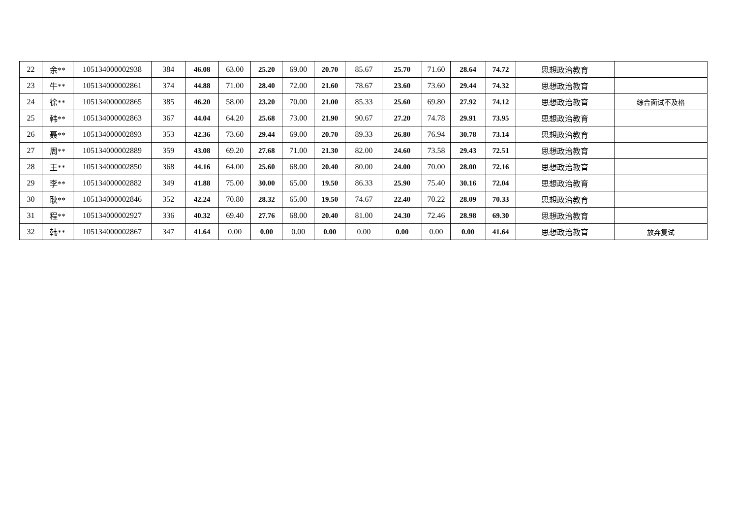| 22 | 余** | 105134000002938 | 384 | 46.08 | 63.00 | 25.20 | 69.00 | 20.70 | 85.67 | 25.70 | 71.60 | 28.64 | 74.72 | 思想政治教育 | |
| 23 | 牛** | 105134000002861 | 374 | 44.88 | 71.00 | 28.40 | 72.00 | 21.60 | 78.67 | 23.60 | 73.60 | 29.44 | 74.32 | 思想政治教育 | |
| 24 | 徐** | 105134000002865 | 385 | 46.20 | 58.00 | 23.20 | 70.00 | 21.00 | 85.33 | 25.60 | 69.80 | 27.92 | 74.12 | 思想政治教育 | 综合面试不及格 |
| 25 | 韩** | 105134000002863 | 367 | 44.04 | 64.20 | 25.68 | 73.00 | 21.90 | 90.67 | 27.20 | 74.78 | 29.91 | 73.95 | 思想政治教育 | |
| 26 | 聂** | 105134000002893 | 353 | 42.36 | 73.60 | 29.44 | 69.00 | 20.70 | 89.33 | 26.80 | 76.94 | 30.78 | 73.14 | 思想政治教育 | |
| 27 | 周** | 105134000002889 | 359 | 43.08 | 69.20 | 27.68 | 71.00 | 21.30 | 82.00 | 24.60 | 73.58 | 29.43 | 72.51 | 思想政治教育 | |
| 28 | 王** | 105134000002850 | 368 | 44.16 | 64.00 | 25.60 | 68.00 | 20.40 | 80.00 | 24.00 | 70.00 | 28.00 | 72.16 | 思想政治教育 | |
| 29 | 李** | 105134000002882 | 349 | 41.88 | 75.00 | 30.00 | 65.00 | 19.50 | 86.33 | 25.90 | 75.40 | 30.16 | 72.04 | 思想政治教育 | |
| 30 | 耿** | 105134000002846 | 352 | 42.24 | 70.80 | 28.32 | 65.00 | 19.50 | 74.67 | 22.40 | 70.22 | 28.09 | 70.33 | 思想政治教育 | |
| 31 | 程** | 105134000002927 | 336 | 40.32 | 69.40 | 27.76 | 68.00 | 20.40 | 81.00 | 24.30 | 72.46 | 28.98 | 69.30 | 思想政治教育 | |
| 32 | 韩** | 105134000002867 | 347 | 41.64 | 0.00 | 0.00 | 0.00 | 0.00 | 0.00 | 0.00 | 0.00 | 0.00 | 41.64 | 思想政治教育 | 放弃复试 |